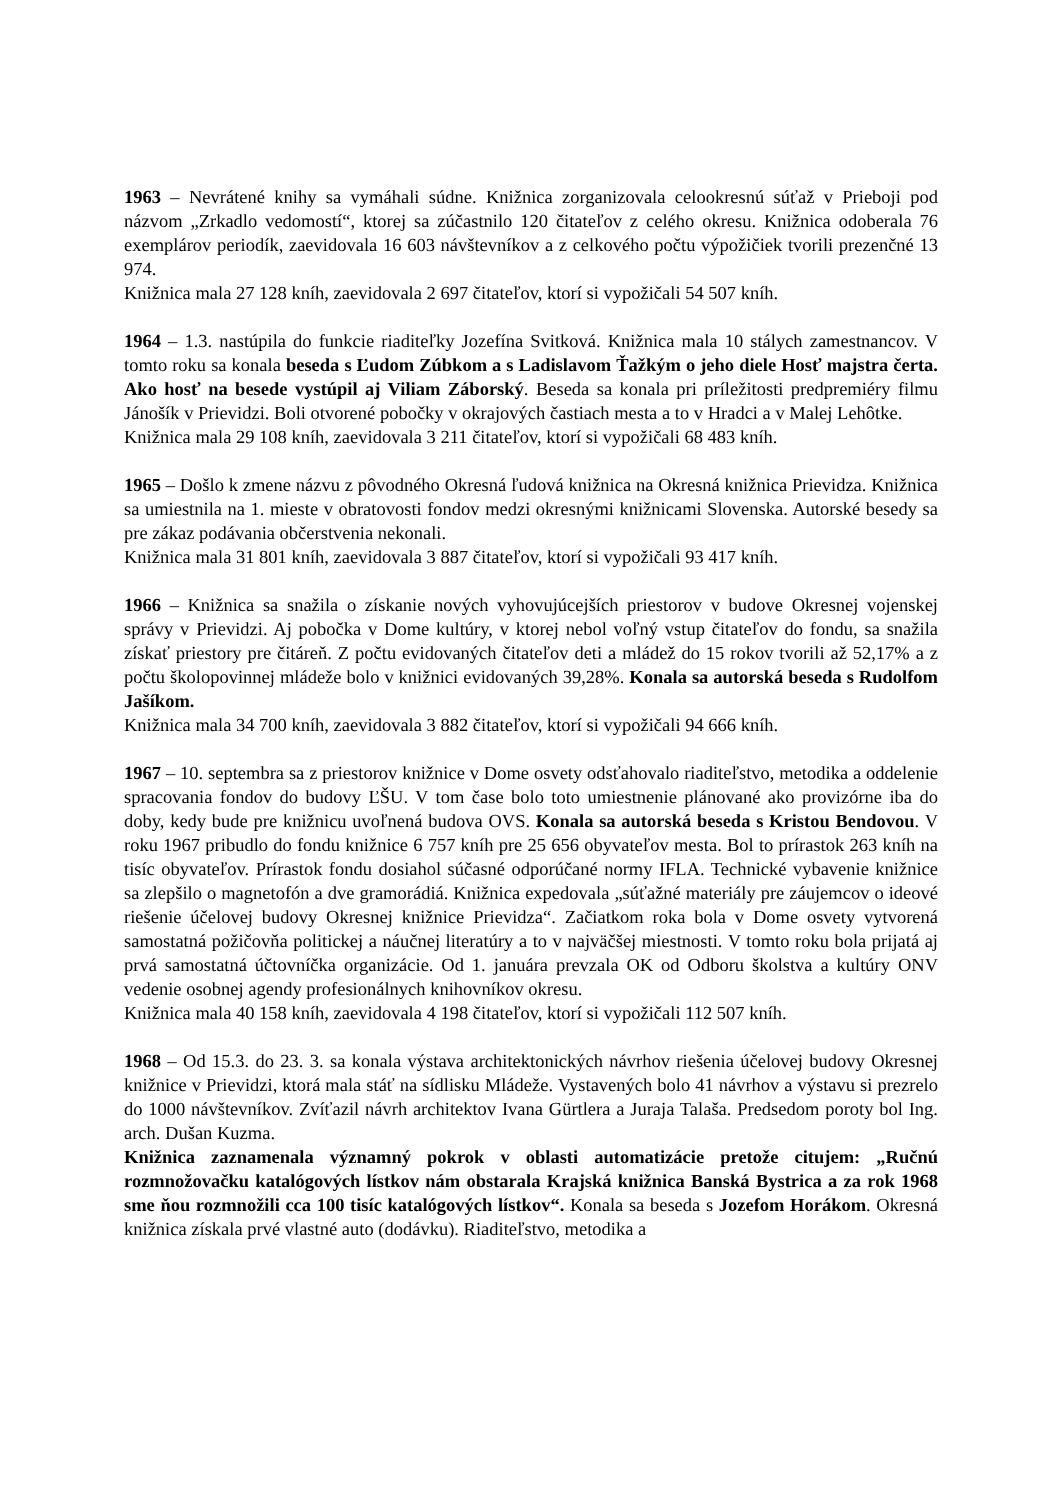1963 – Nevrátené knihy sa vymáhali súdne. Knižnica zorganizovala celookresnú súťaž v Prieboji pod názvom „Zrkadlo vedomostí“, ktorej sa zúčastnilo 120 čitateľov z celého okresu. Knižnica odoberala 76 exemplárov periodík, zaevidovala 16 603 návštevníkov a z celkového počtu výpožičiek tvorili prezenčné 13 974.
Knižnica mala 27 128 kníh, zaevidovala 2 697 čitateľov, ktorí si vypožičali 54 507 kníh.
1964 – 1.3. nastúpila do funkcie riaditeľky Jozefína Svitková. Knižnica mala 10 stálych zamestnancov. V tomto roku sa konala beseda s Ľudom Zúbkom a s Ladislavom Ťažkým o jeho diele Hosť majstra čerta. Ako hosť na besede vystúpil aj Viliam Záborský. Beseda sa konala pri príležitosti predpremiéry filmu Jánošík v Prievidzi. Boli otvorené pobočky v okrajových častiach mesta a to v Hradci a v Malej Lehôtke.
Knižnica mala 29 108 kníh, zaevidovala 3 211 čitateľov, ktorí si vypožičali 68 483 kníh.
1965 – Došlo k zmene názvu z pôvodného Okresná ľudová knižnica na Okresná knižnica Prievidza. Knižnica sa umiestnila na 1. mieste v obratovosti fondov medzi okresnými knižnicami Slovenska. Autorské besedy sa pre zákaz podávania občerstvenia nekonali.
Knižnica mala 31 801 kníh, zaevidovala 3 887 čitateľov, ktorí si vypožičali 93 417 kníh.
1966 – Knižnica sa snažila o získanie nových vyhovujúcejších priestorov v budove Okresnej vojenskej správy v Prievidzi. Aj pobočka v Dome kultúry, v ktorej nebol voľný vstup čitateľov do fondu, sa snažila získať priestory pre čitáreň. Z počtu evidovaných čitateľov deti a mládež do 15 rokov tvorili až 52,17% a z počtu školopovinnej mládeže bolo v knižnici evidovaných 39,28%. Konala sa autorská beseda s Rudolfom Jašíkom.
Knižnica mala 34 700 kníh, zaevidovala 3 882 čitateľov, ktorí si vypožičali 94 666 kníh.
1967 – 10. septembra sa z priestorov knižnice v Dome osvety odsťahovalo riaditeľstvo, metodika a oddelenie spracovania fondov do budovy ĽŠU. V tom čase bolo toto umiestnenie plánované ako provizórne iba do doby, kedy bude pre knižnicu uvoľnená budova OVS. Konala sa autorská beseda s Kristou Bendovou. V roku 1967 pribudlo do fondu knižnice 6 757 kníh pre 25 656 obyvateľov mesta. Bol to prírastok 263 kníh na tisíc obyvateľov. Prírastok fondu dosiahol súčasné odporúčané normy IFLA. Technické vybavenie knižnice sa zlepšilo o magnetofón a dve gramorádiá. Knižnica expedovala „súťažné materiály pre záujemcov o ideové riešenie účelovej budovy Okresnej knižnice Prievidza“. Začiatkom roka bola v Dome osvety vytvorená samostatná požičovňa politickej a náučnej literatúry a to v najväčšej miestnosti. V tomto roku bola prijatá aj prvá samostatná účtovníčka organizácie. Od 1. januára prevzala OK od Odboru školstva a kultúry ONV vedenie osobnej agendy profesionálnych knihovníkov okresu.
Knižnica mala 40 158 kníh, zaevidovala 4 198 čitateľov, ktorí si vypožičali 112 507 kníh.
1968 – Od 15.3. do 23. 3. sa konala výstava architektonických návrhov riešenia účelovej budovy Okresnej knižnice v Prievidzi, ktorá mala stáť na sídlisku Mládeže. Vystavených bolo 41 návrhov a výstavu si prezrelo do 1000 návštevníkov. Zvíťazil návrh architektov Ivana Gürtlera a Juraja Talaša. Predsedom poroty bol Ing. arch. Dušan Kuzma.
Knižnica zaznamenala významný pokrok v oblasti automatizácie pretože citujem: „Ručnú rozmnožovačku katalógových lístkov nám obstarala Krajská knižnica Banská Bystrica a za rok 1968 sme ňou rozmnožili cca 100 tisíc katalógových lístkov“. Konala sa beseda s Jozefom Horákom. Okresná knižnica získala prvé vlastné auto (dodávku). Riaditeľstvo, metodika a